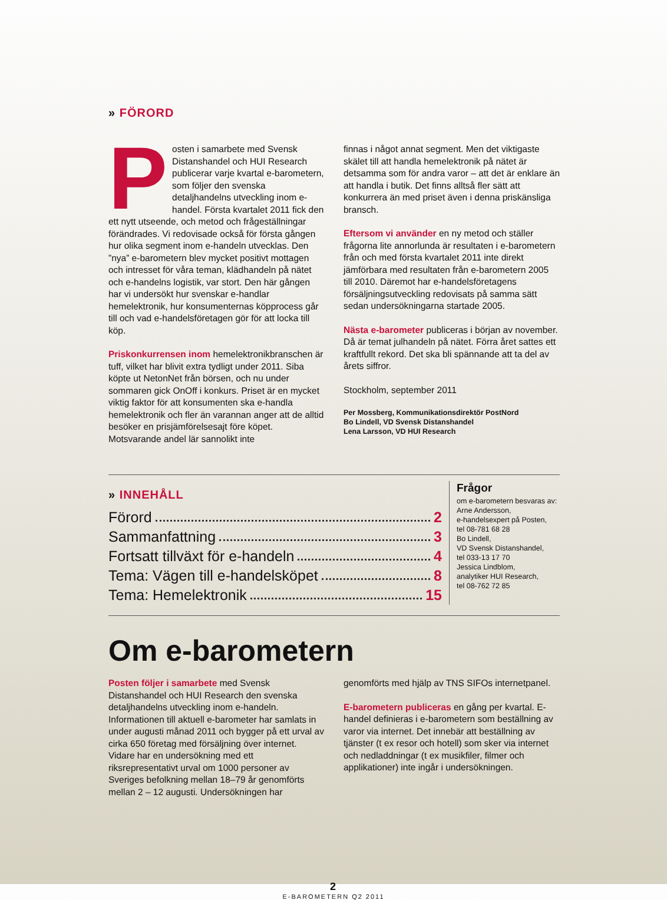» FÖRORD
Posten i samarbete med Svensk Distanshandel och HUI Research publicerar varje kvartal e-barometern, som följer den svenska detaljhandelns utveckling inom e-handel. Första kvartalet 2011 fick den ett nytt utseende, och metod och frågeställningar förändrades. Vi redovisade också för första gången hur olika segment inom e-handeln utvecklas. Den ”nya” e-barometern blev mycket positivt mottagen och intresset för våra teman, klädhandeln på nätet och e-handelns logistik, var stort. Den här gången har vi undersökt hur svenskar e-handlar hemelektronik, hur konsumenternas köpprocess går till och vad e-handelsföretagen gör för att locka till köp.
Priskonkurrensen inom hemelektronikbranschen är tuff, vilket har blivit extra tydligt under 2011. Siba köpte ut NetonNet från börsen, och nu under sommaren gick OnOff i konkurs. Priset är en mycket viktig faktor för att konsumenten ska e-handla hemelektronik och fler än varannan anger att de alltid besöker en prisjämförelsesajt före köpet. Motsvarande andel lär sannolikt inte
finnas i något annat segment. Men det viktigaste skälet till att handla hemelektronik på nätet är detsamma som för andra varor – att det är enklare än att handla i butik. Det finns alltså fler sätt att konkurrera än med priset även i denna priskänsliga bransch.
Eftersom vi använder en ny metod och ställer frågorna lite annorlunda är resultaten i e-barometern från och med första kvartalet 2011 inte direkt jämförbara med resultaten från e-barometern 2005 till 2010. Däremot har e-handelsföretagens försäljningsutveckling redovisats på samma sätt sedan undersökningarna startade 2005.
Nästa e-barometer publiceras i början av november. Då är temat julhandeln på nätet. Förra året sattes ett kraftfullt rekord. Det ska bli spännande att ta del av årets siffror.
Stockholm, september 2011
Per Mossberg, Kommunikationsdirektör PostNord
Bo Lindell, VD Svensk Distanshandel
Lena Larsson, VD HUI Research
» INNEHÅLL
Förord 2
Sammanfattning 3
Fortsatt tillväxt för e-handeln 4
Tema: Vägen till e-handelsköpet 8
Tema: Hemelektronik 15
Frågor
om e-barometern besvaras av:
Arne Andersson,
e-handelsexpert på Posten,
tel 08-781 68 28
Bo Lindell,
VD Svensk Distanshandel,
tel 033-13 17 70
Jessica Lindblom,
analytiker HUI Research,
tel 08-762 72 85
Om e-barometern
Posten följer i samarbete med Svensk Distanshandel och HUI Research den svenska detaljhandelns utveckling inom e-handeln. Informationen till aktuell e-barometer har samlats in under augusti månad 2011 och bygger på ett urval av cirka 650 företag med försäljning över internet. Vidare har en undersökning med ett riksrepresentativt urval om 1000 personer av Sveriges befolkning mellan 18–79 år genomförts mellan 2 – 12 augusti. Undersökningen har
genomförts med hjälp av TNS SIFOs internetpanel.
E-barometern publiceras en gång per kvartal. E-handel definieras i e-barometern som beställning av varor via internet. Det innebär att beställning av tjänster (t ex resor och hotell) som sker via internet och nedladdningar (t ex musikfiler, filmer och applikationer) inte ingår i undersökningen.
2
E-BAROMETERN Q2 2011